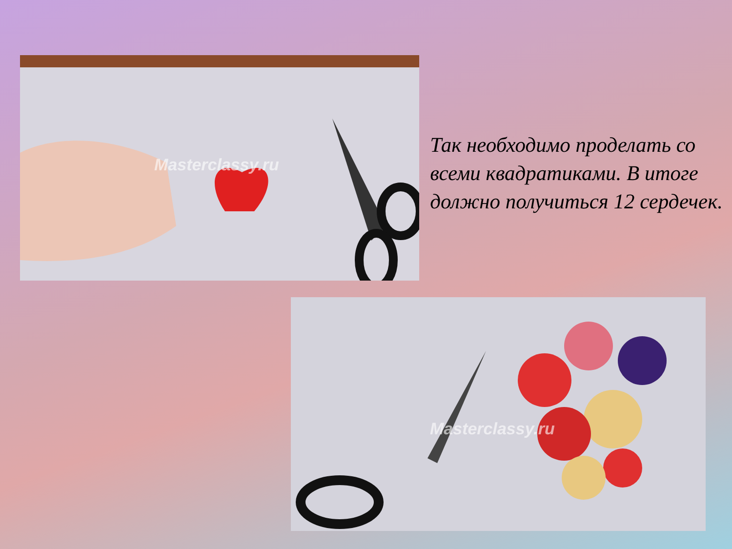Masterclassy.ru
Так необходимо проделать со всеми квадратиками. В итоге должно получиться 12 сердечек.
Masterclassy.ru